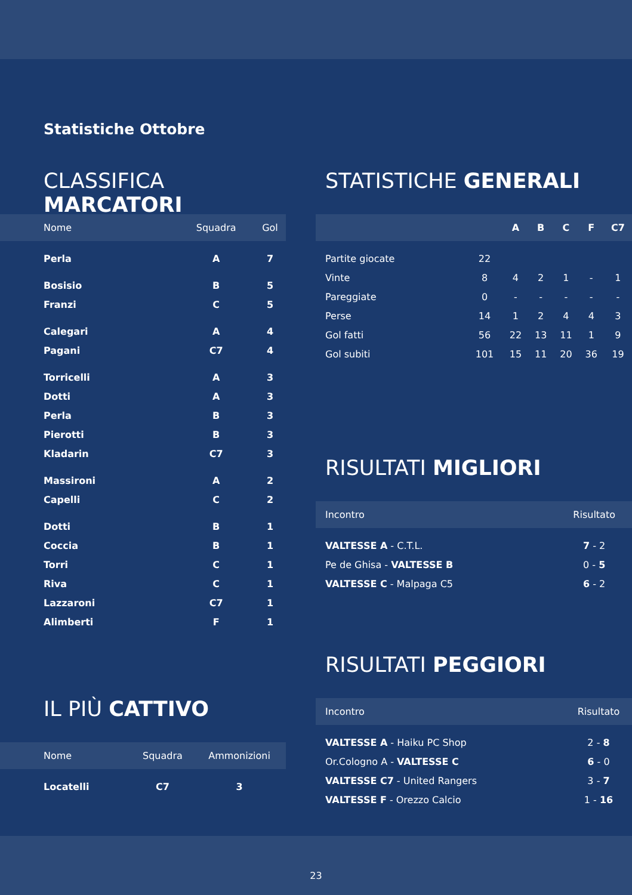Statistiche Ottobre
CLASSIFICA MARCATORI
| Nome | Squadra | Gol |
| --- | --- | --- |
| Perla | A | 7 |
| Bosisio | B | 5 |
| Franzi | C | 5 |
| Calegari | A | 4 |
| Pagani | C7 | 4 |
| Torricelli | A | 3 |
| Dotti | A | 3 |
| Perla | B | 3 |
| Pierotti | B | 3 |
| Kladarin | C7 | 3 |
| Massironi | A | 2 |
| Capelli | C | 2 |
| Dotti | B | 1 |
| Coccia | B | 1 |
| Torri | C | 1 |
| Riva | C | 1 |
| Lazzaroni | C7 | 1 |
| Alimberti | F | 1 |
IL PIÙ CATTIVO
| Nome | Squadra | Ammonizioni |
| --- | --- | --- |
| Locatelli | C7 | 3 |
STATISTICHE GENERALI
| | | A | B | C | F | C7 |
| --- | --- | --- | --- | --- | --- | --- |
| Partite giocate | 22 | | | | | |
| Vinte | 8 | 4 | 2 | 1 | - | 1 |
| Pareggiate | 0 | - | - | - | - | - |
| Perse | 14 | 1 | 2 | 4 | 4 | 3 |
| Gol fatti | 56 | 22 | 13 | 11 | 1 | 9 |
| Gol subiti | 101 | 15 | 11 | 20 | 36 | 19 |
RISULTATI MIGLIORI
| Incontro | Risultato |
| --- | --- |
| VALTESSE A - C.T.L. | 7 - 2 |
| Pe de Ghisa - VALTESSE B | 0 - 5 |
| VALTESSE C - Malpaga C5 | 6 - 2 |
RISULTATI PEGGIORI
| Incontro | Risultato |
| --- | --- |
| VALTESSE A - Haiku PC Shop | 2 - 8 |
| Or.Cologno A - VALTESSE C | 6 - 0 |
| VALTESSE C7 - United Rangers | 3 - 7 |
| VALTESSE F - Orezzo Calcio | 1 - 16 |
23